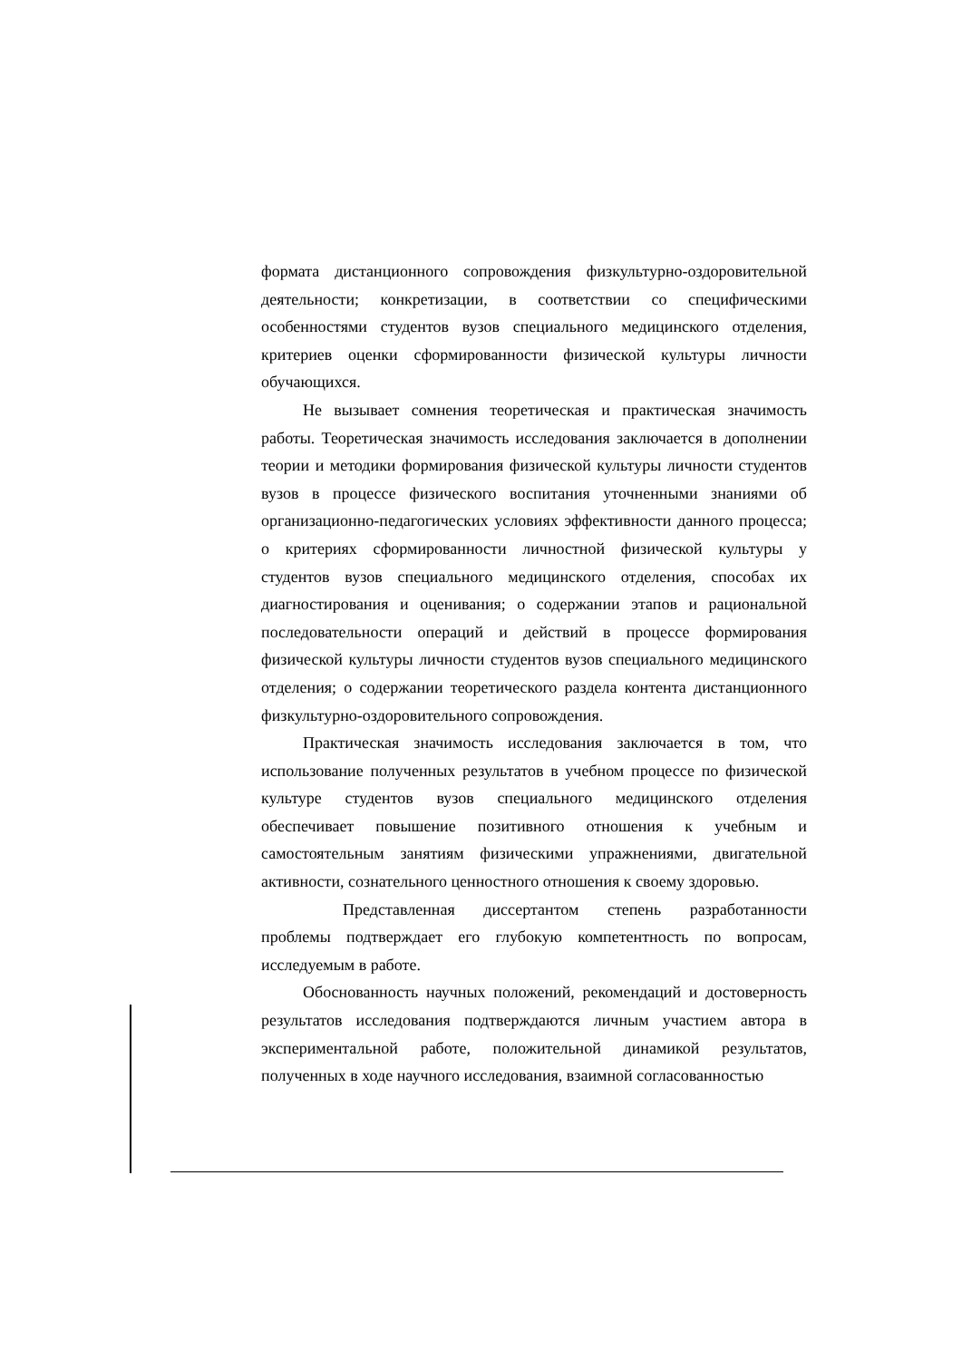формата дистанционного сопровождения физкультурно-оздоровительной деятельности; конкретизации, в соответствии со специфическими особенностями студентов вузов специального медицинского отделения, критериев оценки сформированности физической культуры личности обучающихся.
Не вызывает сомнения теоретическая и практическая значимость работы. Теоретическая значимость исследования заключается в дополнении теории и методики формирования физической культуры личности студентов вузов в процессе физического воспитания уточненными знаниями об организационно-педагогических условиях эффективности данного процесса; о критериях сформированности личностной физической культуры у студентов вузов специального медицинского отделения, способах их диагностирования и оценивания; о содержании этапов и рациональной последовательности операций и действий в процессе формирования физической культуры личности студентов вузов специального медицинского отделения; о содержании теоретического раздела контента дистанционного физкультурно-оздоровительного сопровождения.
Практическая значимость исследования заключается в том, что использование полученных результатов в учебном процессе по физической культуре студентов вузов специального медицинского отделения обеспечивает повышение позитивного отношения к учебным и самостоятельным занятиям физическими упражнениями, двигательной активности, сознательного ценностного отношения к своему здоровью.
Представленная диссертантом степень разработанности проблемы подтверждает его глубокую компетентность по вопросам, исследуемым в работе.
Обоснованность научных положений, рекомендаций и достоверность результатов исследования подтверждаются личным участием автора в экспериментальной работе, положительной динамикой результатов, полученных в ходе научного исследования, взаимной согласованностью